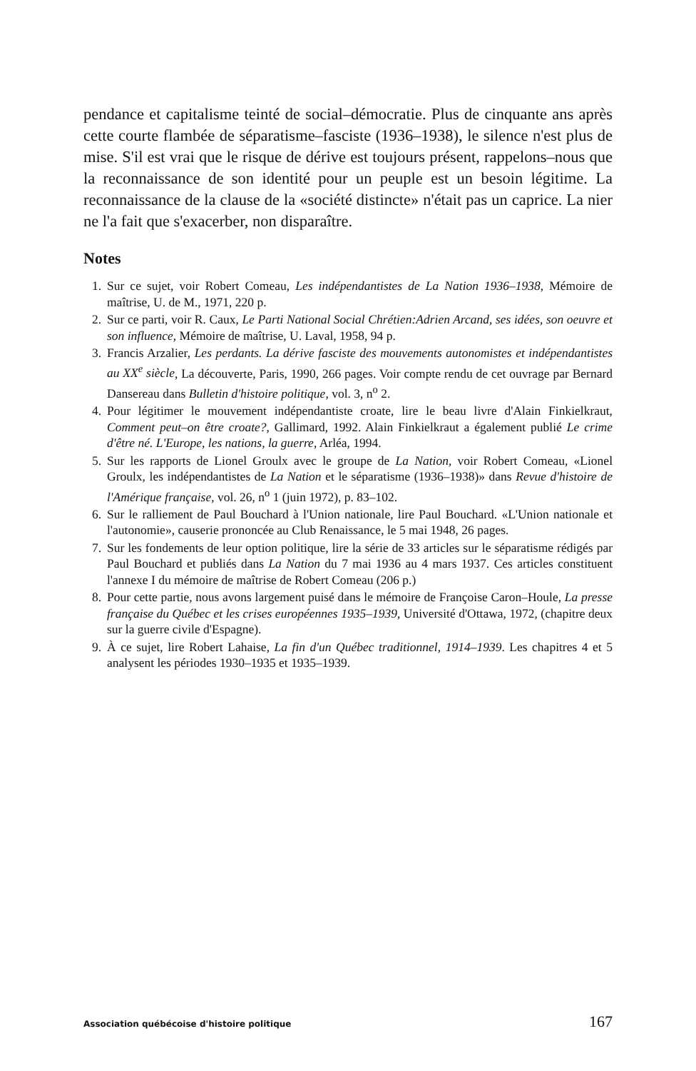pendance et capitalisme teinté de social–démocratie. Plus de cinquante ans après cette courte flambée de séparatisme–fasciste (1936–1938), le silence n'est plus de mise. S'il est vrai que le risque de dérive est toujours présent, rappelons–nous que la reconnaissance de son identité pour un peuple est un besoin légitime. La reconnaissance de la clause de la «société distincte» n'était pas un caprice. La nier ne l'a fait que s'exacerber, non disparaître.
Notes
1. Sur ce sujet, voir Robert Comeau, Les indépendantistes de La Nation 1936–1938, Mémoire de maîtrise, U. de M., 1971, 220 p.
2. Sur ce parti, voir R. Caux, Le Parti National Social Chrétien:Adrien Arcand, ses idées, son oeuvre et son influence, Mémoire de maîtrise, U. Laval, 1958, 94 p.
3. Francis Arzalier, Les perdants. La dérive fasciste des mouvements autonomistes et indépendantistes au XX<sup>e</sup> siècle, La découverte, Paris, 1990, 266 pages. Voir compte rendu de cet ouvrage par Bernard Dansereau dans Bulletin d'histoire politique, vol. 3, n<sup>o</sup> 2.
4. Pour légitimer le mouvement indépendantiste croate, lire le beau livre d'Alain Finkielkraut, Comment peut–on être croate?, Gallimard, 1992. Alain Finkielkraut a également publié Le crime d'être né. L'Europe, les nations, la guerre, Arléa, 1994.
5. Sur les rapports de Lionel Groulx avec le groupe de La Nation, voir Robert Comeau, «Lionel Groulx, les indépendantistes de La Nation et le séparatisme (1936–1938)» dans Revue d'histoire de l'Amérique française, vol. 26, n<sup>o</sup> 1 (juin 1972), p. 83–102.
6. Sur le ralliement de Paul Bouchard à l'Union nationale, lire Paul Bouchard. «L'Union nationale et l'autonomie», causerie prononcée au Club Renaissance, le 5 mai 1948, 26 pages.
7. Sur les fondements de leur option politique, lire la série de 33 articles sur le séparatisme rédigés par Paul Bouchard et publiés dans La Nation du 7 mai 1936 au 4 mars 1937. Ces articles constituent l'annexe I du mémoire de maîtrise de Robert Comeau (206 p.)
8. Pour cette partie, nous avons largement puisé dans le mémoire de Françoise Caron–Houle, La presse française du Québec et les crises européennes 1935–1939, Université d'Ottawa, 1972, (chapitre deux sur la guerre civile d'Espagne).
9. À ce sujet, lire Robert Lahaise, La fin d'un Québec traditionnel, 1914–1939. Les chapitres 4 et 5 analysent les périodes 1930–1935 et 1935–1939.
Association québécoise d'histoire politique 167